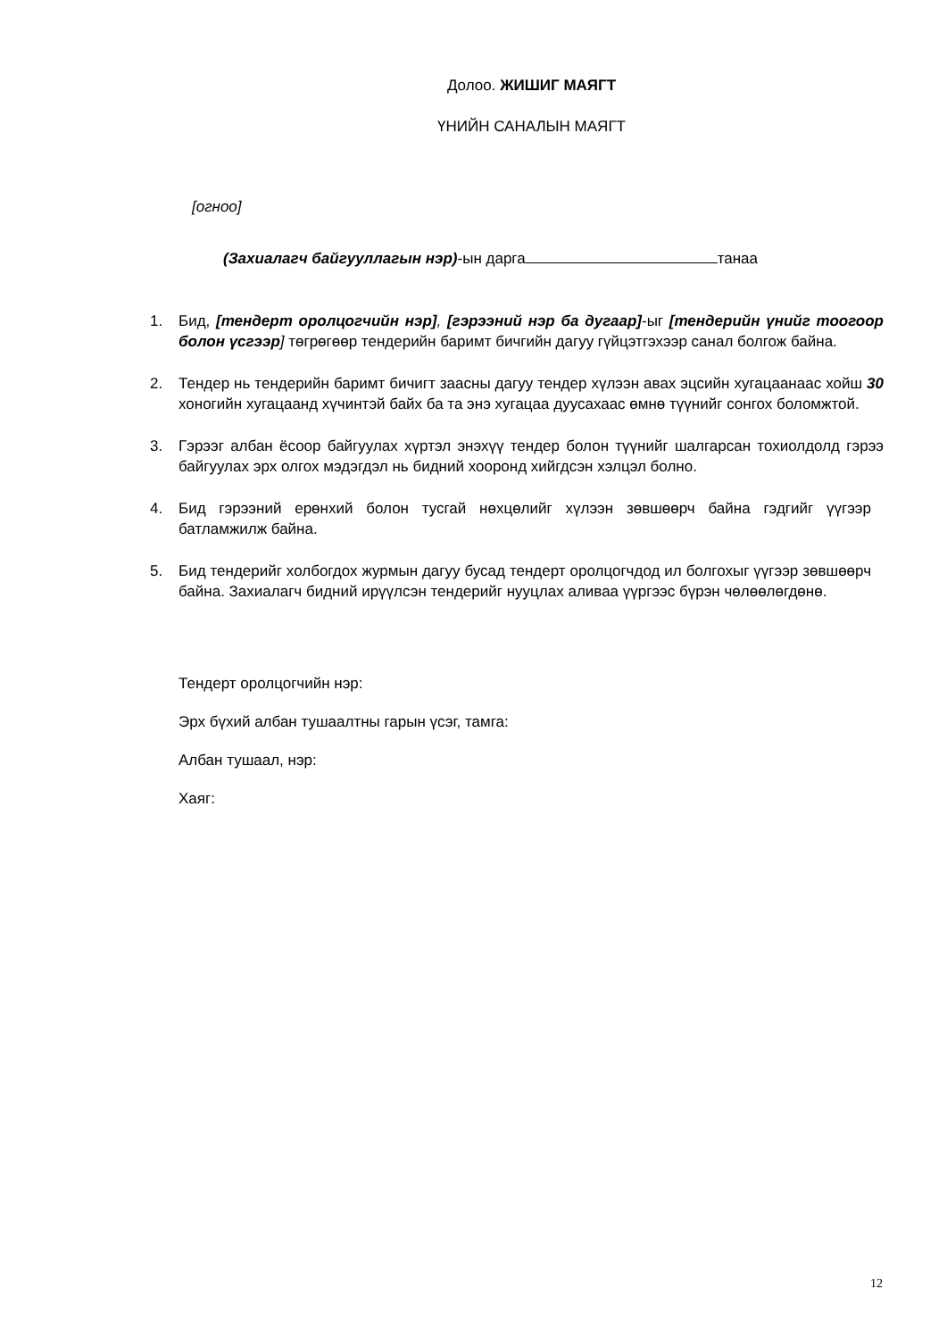Долоо. ЖИШИГ МАЯГТ
ҮНИЙН САНАЛЫН МАЯГТ
[огноо]
(Захиалагч байгууллагын нэр)-ын дарга танаа
1. Бид, [тендерт оролцогчийн нэр], [гэрээний нэр ба дугаар]-ыг [тендерийн үнийг тоогоор болон үсгээр] төгрөгөөр тендерийн баримт бичгийн дагуу гүйцэтгэхээр санал болгож байна.
2. Тендер нь тендерийн баримт бичигт заасны дагуу тендер хүлээн авах эцсийн хугацаанаас хойш 30 хоногийн хугацаанд хүчинтэй байх ба та энэ хугацаа дуусахаас өмнө түүнийг сонгох боломжтой.
3. Гэрээг албан ёсоор байгуулах хүртэл энэхүү тендер болон түүнийг шалгарсан тохиолдолд гэрээ байгуулах эрх олгох мэдэгдэл нь бидний хооронд хийгдсэн хэлцэл болно.
4. Бид гэрээний ерөнхий болон тусгай нөхцөлийг хүлээн зөвшөөрч байна гэдгийг үүгээр батламжилж байна.
5. Бид тендерийг холбогдох журмын дагуу бусад тендерт оролцогчдод ил болгохыг үүгээр зөвшөөрч байна. Захиалагч бидний ирүүлсэн тендерийг нууцлах аливаа үүргээс бүрэн чөлөөлөгдөнө.
Тендерт оролцогчийн нэр:
Эрх бүхий албан тушаалтны гарын үсэг, тамга:
Албан тушаал, нэр:
Хаяг:
12